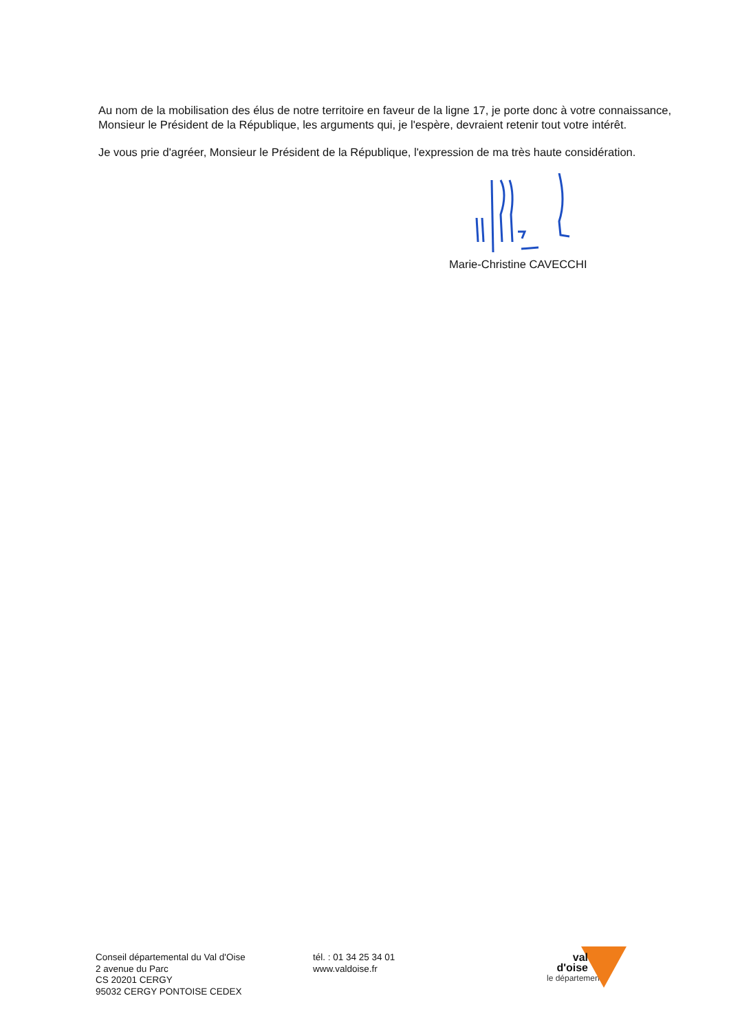Au nom de la mobilisation des élus de notre territoire en faveur de la ligne 17, je porte donc à votre connaissance, Monsieur le Président de la République, les arguments qui, je l'espère, devraient retenir tout votre intérêt.
Je vous prie d'agréer, Monsieur le Président de la République, l'expression de ma très haute considération.
Marie-Christine CAVECCHI
Conseil départemental du Val d'Oise
2 avenue du Parc
CS 20201 CERGY
95032 CERGY PONTOISE CEDEX
tél. : 01 34 25 34 01
www.valdoise.fr
val
d'oise
le département